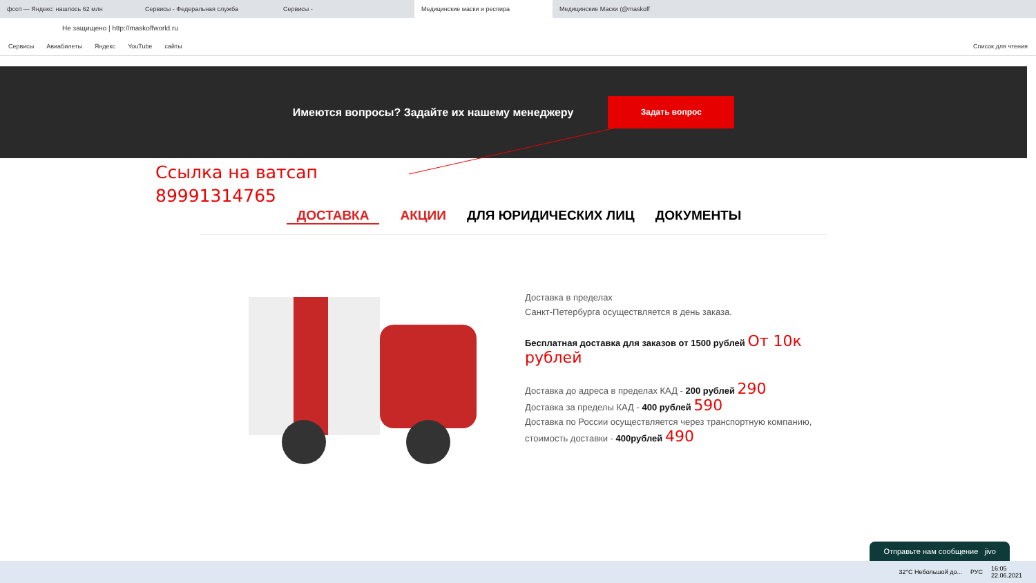фссп — Яндекс: нашлось 62 млн Сервисы - Федеральная служба Сервисы -
Медицинские маски и респира
Медицинские Маски (@maskoff
Не защищено | http://maskoffworld.ru
Сервисы Авиабилеты Яндекс YouTube сайты Список для чтения
Имеются вопросы? Задайте их нашему менеджеру
Задать вопрос
Ссылка на ватсап
89991314765
ДОСТАВКА АКЦИИ ДЛЯ ЮРИДИЧЕСКИХ ЛИЦ ДОКУМЕНТЫ
Доставка в пределах
Санкт-Петербурга осуществляется в день заказа.
Бесплатная доставка для заказов от 1500 рублей От 10к рублей
Доставка до адреса в пределах КАД - 200 рублей 290
Доставка за пределы КАД - 400 рублей 590
Доставка по России осуществляется через транспортную компанию,
стоимость доставки - 400рублей 490
Отправьте нам сообщение jivo
32°C Небольшой до... РУС 16:05
22.06.2021